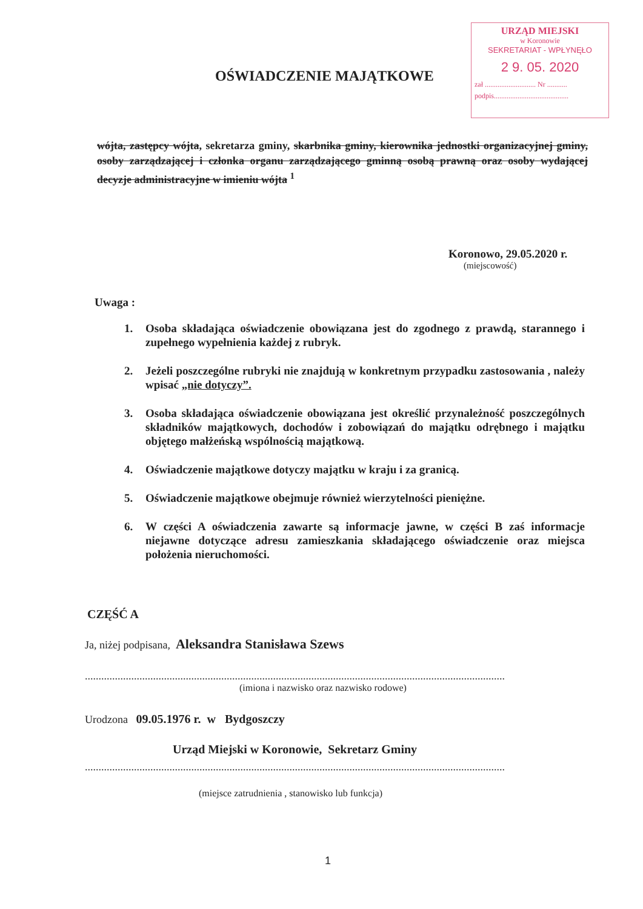URZĄD MIEJSKI
w Koronowie
SEKRETARIAT - WPŁYNĘŁO
2 9. 05. 2020
zał ............................ Nr ...........
podpis.........................................
OŚWIADCZENIE MAJĄTKOWE
wójta, zastępcy wójta, sekretarza gminy, skarbnika gminy, kierownika jednostki organizacyjnej gminy, osoby zarządzającej i członka organu zarządzającego gminną osobą prawną oraz osoby wydającej decyzje administracyjne w imieniu wójta <sup>1</sup>
Koronowo, 29.05.2020 r.
(miejscowość)
Uwaga :
1. Osoba składająca oświadczenie obowiązana jest do zgodnego z prawdą, starannego i zupełnego wypełnienia każdej z rubryk.
2. Jeżeli poszczególne rubryki nie znajdują w konkretnym przypadku zastosowania , należy wpisać „nie dotyczy”.
3. Osoba składająca oświadczenie obowiązana jest określić przynależność poszczególnych składników majątkowych, dochodów i zobowiązań do majątku odrębnego i majątku objętego małżeńską wspólnością majątkową.
4. Oświadczenie majątkowe dotyczy majątku w kraju i za granicą.
5. Oświadczenie majątkowe obejmuje również wierzytelności pieniężne.
6. W części A oświadczenia zawarte są informacje jawne, w części B zaś informacje niejawne dotyczące adresu zamieszkania składającego oświadczenie oraz miejsca położenia nieruchomości.
CZĘŚĆ A
Ja, niżej podpisana, Aleksandra Stanisława Szews
..........................................................................................................................................................
(imiona i nazwisko oraz nazwisko rodowe)
Urodzona 09.05.1976 r. w Bydgoszczy
Urząd Miejski w Koronowie, Sekretarz Gminy
..........................................................................................................................................................
(miejsce zatrudnienia , stanowisko lub funkcja)
1